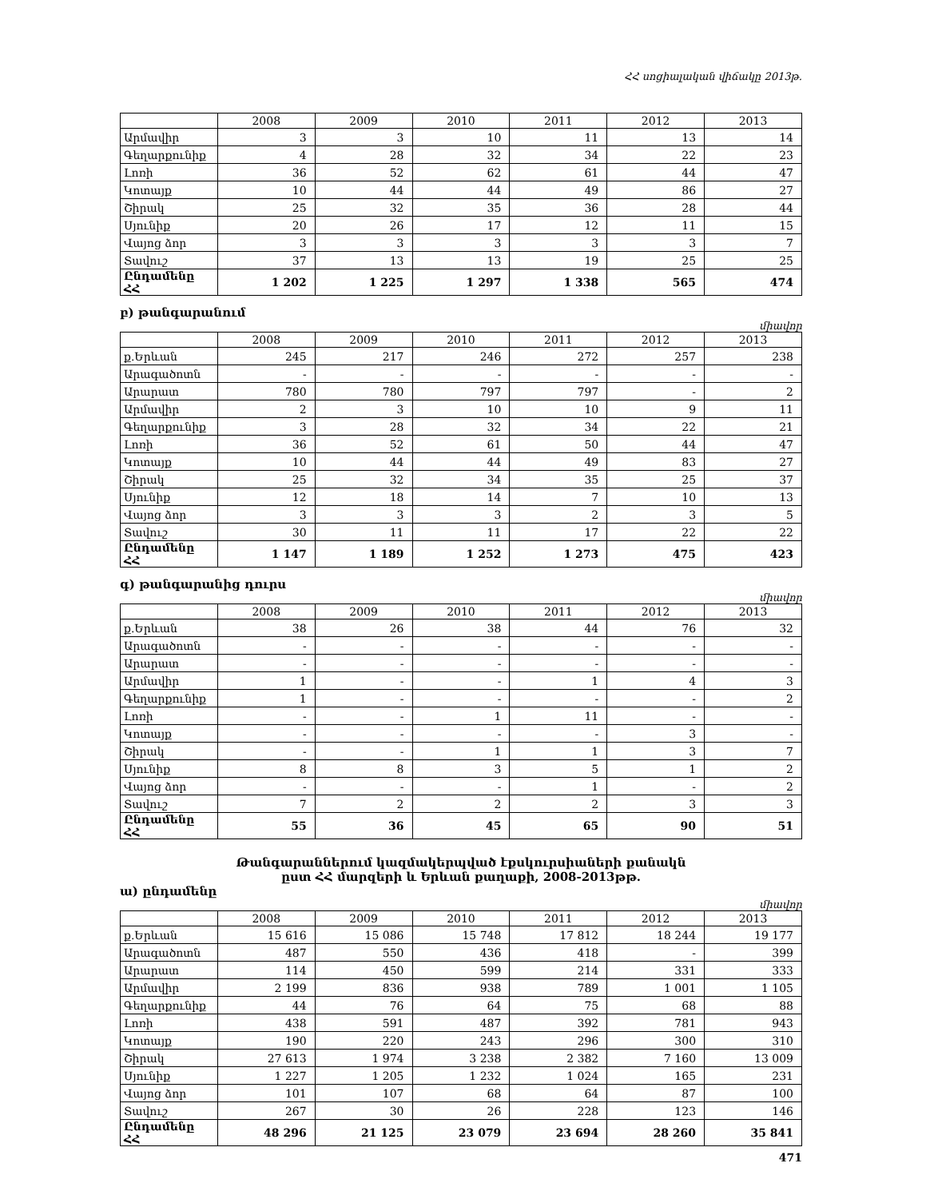ՀՀ սոցիալական վիճակը 2013թ.
| | 2008 | 2009 | 2010 | 2011 | 2012 | 2013 |
| --- | --- | --- | --- | --- | --- | --- |
| Արմավիր | 3 | 3 | 10 | 11 | 13 | 14 |
| Գեղարքունիք | 4 | 28 | 32 | 34 | 22 | 23 |
| Լոռի | 36 | 52 | 62 | 61 | 44 | 47 |
| Կոտայք | 10 | 44 | 44 | 49 | 86 | 27 |
| Շիրակ | 25 | 32 | 35 | 36 | 28 | 44 |
| Սյունիք | 20 | 26 | 17 | 12 | 11 | 15 |
| Վայոց ձոր | 3 | 3 | 3 | 3 | 3 | 7 |
| Տավուշ | 37 | 13 | 13 | 19 | 25 | 25 |
| Ընդամենը ՀՀ | 1 202 | 1 225 | 1 297 | 1 338 | 565 | 474 |
բ) թանգարանում
միավոր
| | 2008 | 2009 | 2010 | 2011 | 2012 | 2013 |
| --- | --- | --- | --- | --- | --- | --- |
| ք.Երևան | 245 | 217 | 246 | 272 | 257 | 238 |
| Արագածոտն | - | - | - | - | - | - |
| Արարատ | 780 | 780 | 797 | 797 | - | 2 |
| Արմավիր | 2 | 3 | 10 | 10 | 9 | 11 |
| Գեղարքունիք | 3 | 28 | 32 | 34 | 22 | 21 |
| Լոռի | 36 | 52 | 61 | 50 | 44 | 47 |
| Կոտայք | 10 | 44 | 44 | 49 | 83 | 27 |
| Շիրակ | 25 | 32 | 34 | 35 | 25 | 37 |
| Սյունիք | 12 | 18 | 14 | 7 | 10 | 13 |
| Վայոց ձոր | 3 | 3 | 3 | 2 | 3 | 5 |
| Տավուշ | 30 | 11 | 11 | 17 | 22 | 22 |
| Ընդամենը ՀՀ | 1 147 | 1 189 | 1 252 | 1 273 | 475 | 423 |
գ) թանգարանից դուրս
միավոր
| | 2008 | 2009 | 2010 | 2011 | 2012 | 2013 |
| --- | --- | --- | --- | --- | --- | --- |
| ք.Երևան | 38 | 26 | 38 | 44 | 76 | 32 |
| Արագածոտն | - | - | - | - | - | - |
| Արարատ | - | - | - | - | - | - |
| Արմավիր | 1 | - | - | 1 | 4 | 3 |
| Գեղարքունիք | 1 | - | - | - | - | 2 |
| Լոռի | - | - | 1 | 11 | - | - |
| Կոտայք | - | - | - | - | 3 | - |
| Շիրակ | - | - | 1 | 1 | 3 | 7 |
| Սյունիք | 8 | 8 | 3 | 5 | 1 | 2 |
| Վայոց ձոր | - | - | - | 1 | - | 2 |
| Տավուշ | 7 | 2 | 2 | 2 | 3 | 3 |
| Ընդամենը ՀՀ | 55 | 36 | 45 | 65 | 90 | 51 |
Թանգարաններում կազմակերպված էքսկուրսիաների քանակն
ըստ ՀՀ մարզերի և Երևան քաղաքի, 2008-2013թթ.
ա) ընդամենը
միավոր
| | 2008 | 2009 | 2010 | 2011 | 2012 | 2013 |
| --- | --- | --- | --- | --- | --- | --- |
| ք.Երևան | 15 616 | 15 086 | 15 748 | 17 812 | 18 244 | 19 177 |
| Արագածոտն | 487 | 550 | 436 | 418 | - | 399 |
| Արարատ | 114 | 450 | 599 | 214 | 331 | 333 |
| Արմավիր | 2 199 | 836 | 938 | 789 | 1 001 | 1 105 |
| Գեղարքունիք | 44 | 76 | 64 | 75 | 68 | 88 |
| Լոռի | 438 | 591 | 487 | 392 | 781 | 943 |
| Կոտայք | 190 | 220 | 243 | 296 | 300 | 310 |
| Շիրակ | 27 613 | 1 974 | 3 238 | 2 382 | 7 160 | 13 009 |
| Սյունիք | 1 227 | 1 205 | 1 232 | 1 024 | 165 | 231 |
| Վայոց ձոր | 101 | 107 | 68 | 64 | 87 | 100 |
| Տավուշ | 267 | 30 | 26 | 228 | 123 | 146 |
| Ընդամենը ՀՀ | 48 296 | 21 125 | 23 079 | 23 694 | 28 260 | 35 841 |
471